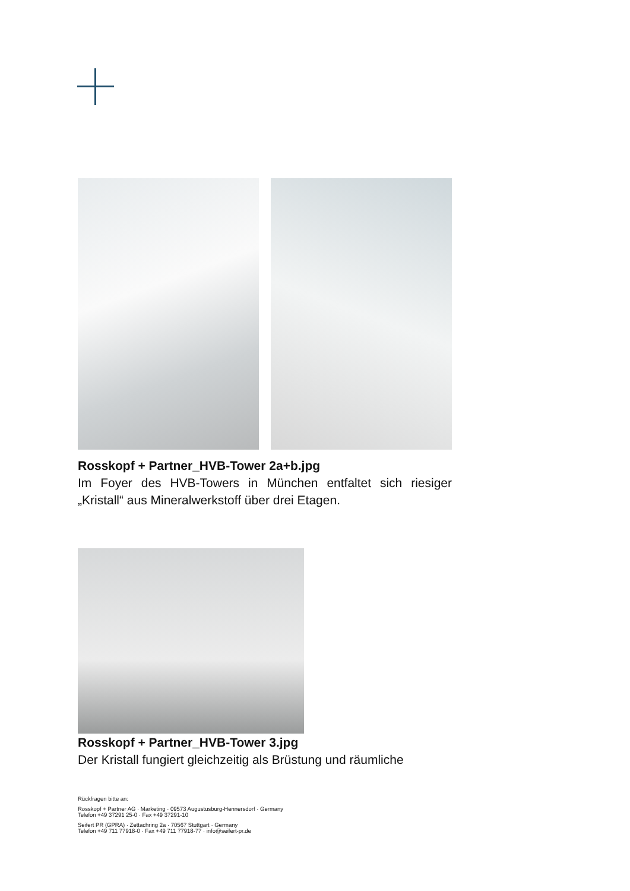Rosskopf + Partner_HVB-Tower 2a+b.jpg
Im Foyer des HVB-Towers in München entfaltet sich riesiger „Kristall“ aus Mineralwerkstoff über drei Etagen.
Rosskopf + Partner_HVB-Tower 3.jpg
Der Kristall fungiert gleichzeitig als Brüstung und räumliche
Rückfragen bitte an:
Rosskopf + Partner AG · Marketing · 09573 Augustusburg-Hennersdorf · Germany
Telefon +49 37291 25-0 · Fax +49 37291-10
Seifert PR (GPRA) · Zettachring 2a · 70567 Stuttgart · Germany
Telefon +49 711 77918-0 · Fax +49 711 77918-77 · info@seifert-pr.de